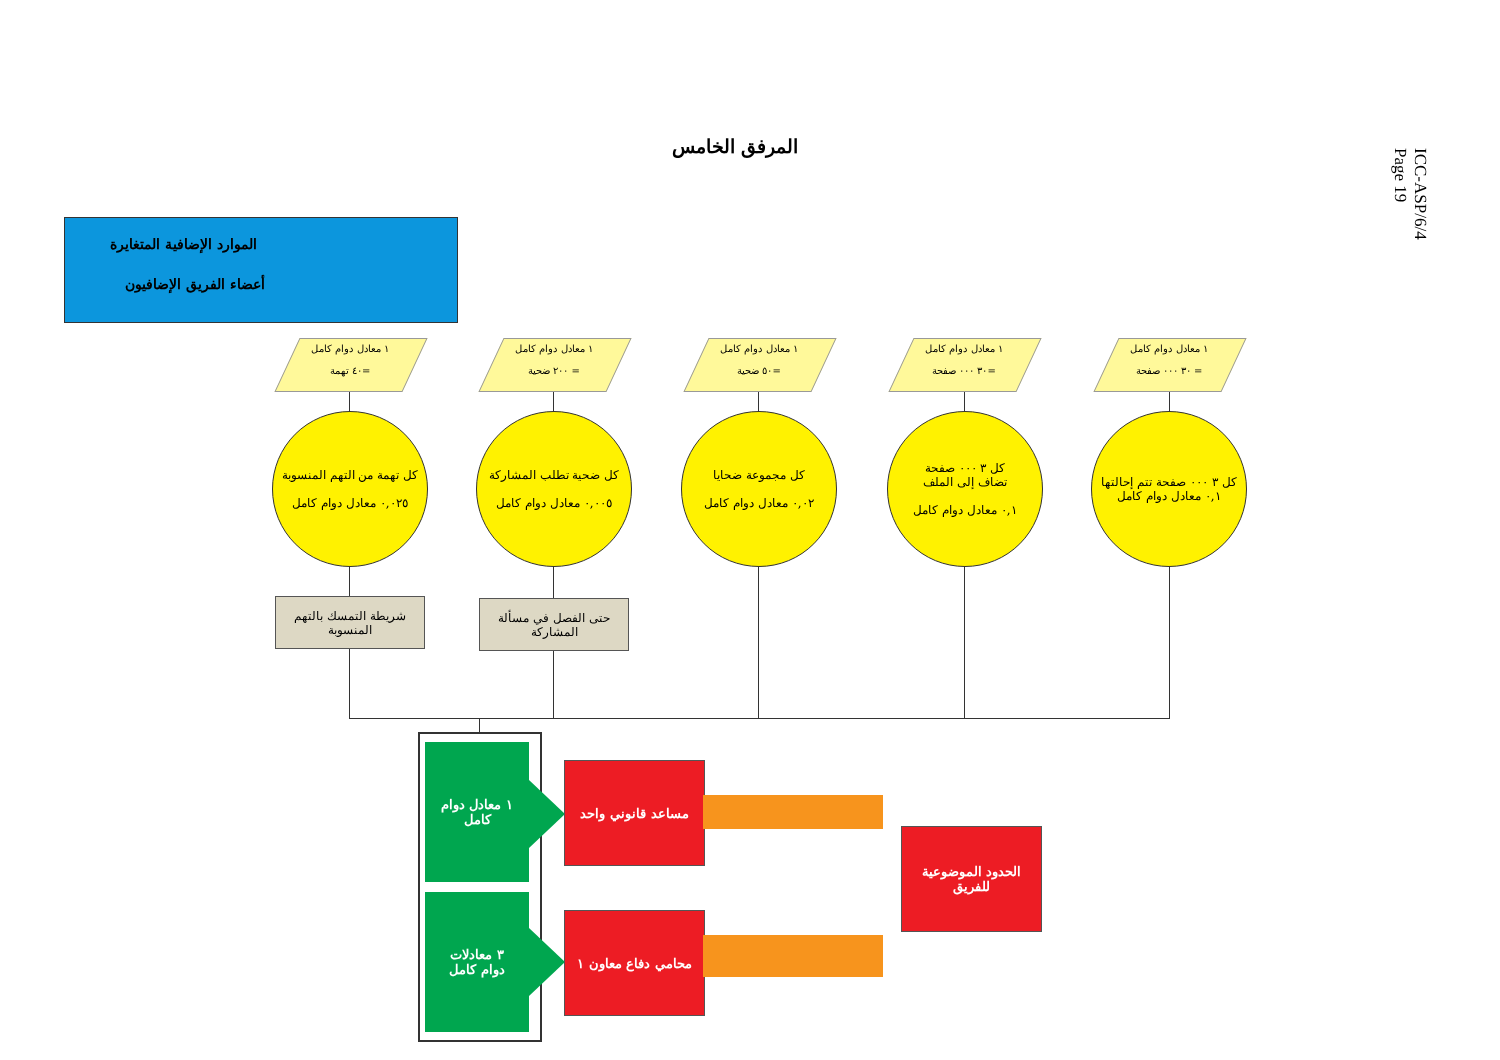ICC-ASP/6/4
Page 19
المرفق الخامس
الموارد الإضافية المتغايرة
أعضاء الفريق الإضافيون
١ معادل دوام كامل
=٤٠ تهمة
١ معادل دوام كامل
= ٢٠٠ ضحية
١ معادل دوام كامل
=٥٠ ضحية
١ معادل دوام كامل
=٣٠ ٠٠٠ صفحة
١ معادل دوام كامل
= ٣٠ ٠٠٠ صفحة
كل تهمة من التهم المنسوبة
٠,٠٢٥ معادل دوام كامل
كل ضحية تطلب المشاركة
٠,٠٠٥ معادل دوام كامل
كل مجموعة ضحايا
٠,٠٢ معادل دوام كامل
كل ٣ ٠٠٠ صفحة
تضاف إلى الملف
٠,١ معادل دوام كامل
كل ٣ ٠٠٠ صفحة تتم إحالتها
٠,١ معادل دوام كامل
شريطة التمسك بالتهم المنسوبة
حتى الفصل في مسألة المشاركة
١ معادل دوام
كامل
٣ معادلات
دوام كامل
مساعد قانوني واحد
محامي دفاع معاون ١
الحدود الموضوعية
للفريق